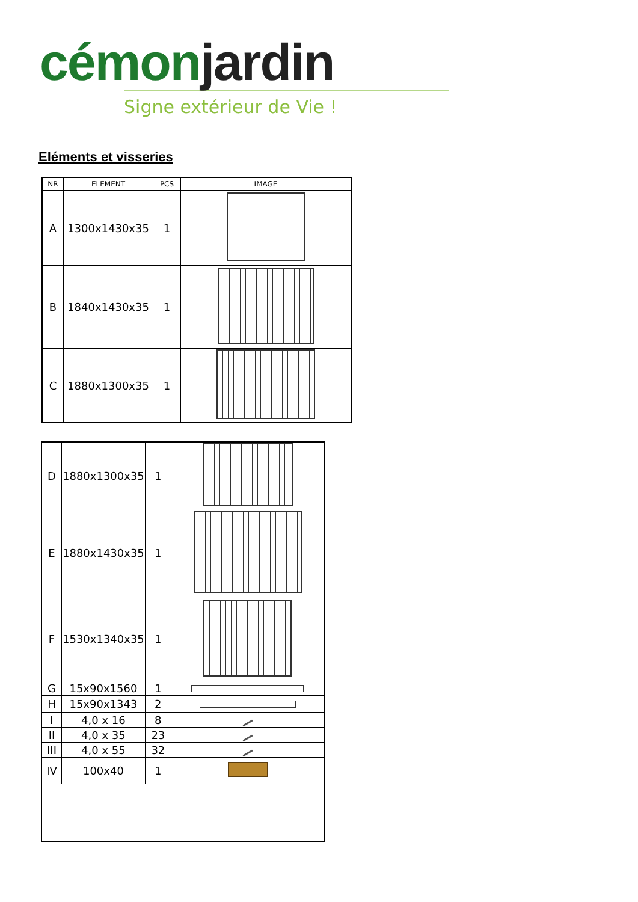cémonjardin
Signe extérieur de Vie !
Eléments et visseries
| NR | ELEMENT | PCS | IMAGE |
| --- | --- | --- | --- |
| A | 1300x1430x35 | 1 | |
| B | 1840x1430x35 | 1 | |
| C | 1880x1300x35 | 1 | |
| D | 1880x1300x35 | 1 | |
| E | 1880x1430x35 | 1 | |
| F | 1530x1340x35 | 1 | |
| G | 15x90x1560 | 1 | |
| H | 15x90x1343 | 2 | |
| I | 4,0 x 16 | 8 | |
| II | 4,0 x 35 | 23 | |
| III | 4,0 x 55 | 32 | |
| IV | 100x40 | 1 | |